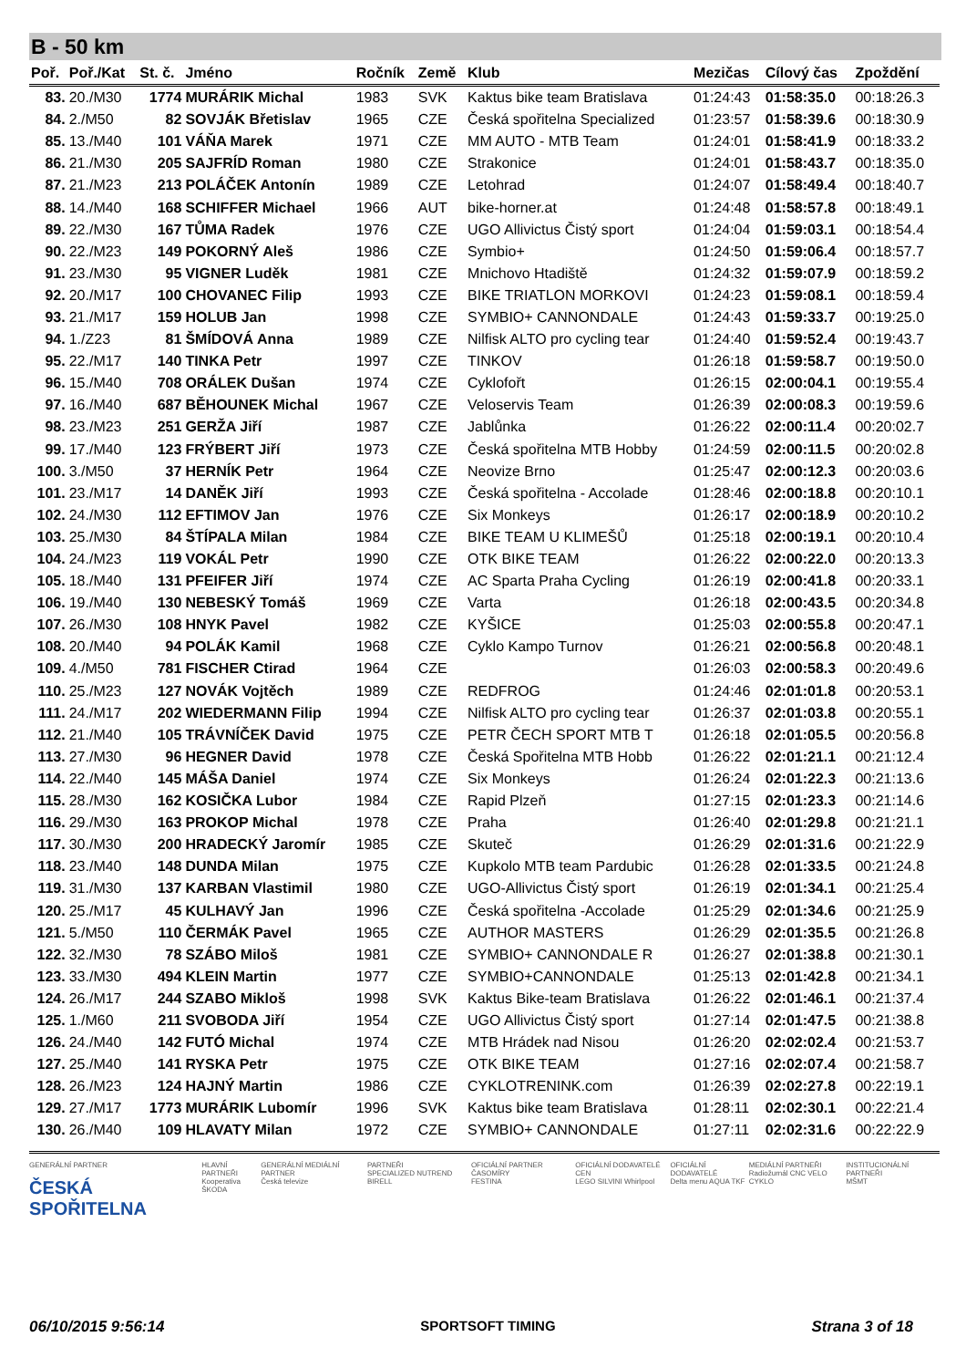B - 50 km
| Poř. | Poř./Kat | St. č. | Jméno | Ročník | Země | Klub | Mezičas | Cílový čas | Zpoždění |
| --- | --- | --- | --- | --- | --- | --- | --- | --- | --- |
| 83. | 20./M30 | 1774 | MURÁRIK Michal | 1983 | SVK | Kaktus bike team Bratislava | 01:24:43 | 01:58:35.0 | 00:18:26.3 |
| 84. | 2./M50 | 82 | SOVJÁK Břetislav | 1965 | CZE | Česká spořitelna Specialized | 01:23:57 | 01:58:39.6 | 00:18:30.9 |
| 85. | 13./M40 | 101 | VÁŇA Marek | 1971 | CZE | MM AUTO - MTB Team | 01:24:01 | 01:58:41.9 | 00:18:33.2 |
| 86. | 21./M30 | 205 | SAJFRÍD Roman | 1980 | CZE | Strakonice | 01:24:01 | 01:58:43.7 | 00:18:35.0 |
| 87. | 21./M23 | 213 | POLÁČEK Antonín | 1989 | CZE | Letohrad | 01:24:07 | 01:58:49.4 | 00:18:40.7 |
| 88. | 14./M40 | 168 | SCHIFFER Michael | 1966 | AUT | bike-horner.at | 01:24:48 | 01:58:57.8 | 00:18:49.1 |
| 89. | 22./M30 | 167 | TŮMA Radek | 1976 | CZE | UGO Allivictus Čistý sport | 01:24:04 | 01:59:03.1 | 00:18:54.4 |
| 90. | 22./M23 | 149 | POKORNÝ Aleš | 1986 | CZE | Symbio+ | 01:24:50 | 01:59:06.4 | 00:18:57.7 |
| 91. | 23./M30 | 95 | VIGNER Luděk | 1981 | CZE | Mnichovo Htadiště | 01:24:32 | 01:59:07.9 | 00:18:59.2 |
| 92. | 20./M17 | 100 | CHOVANEC Filip | 1993 | CZE | BIKE TRIATLON MORKOVI | 01:24:23 | 01:59:08.1 | 00:18:59.4 |
| 93. | 21./M17 | 159 | HOLUB Jan | 1998 | CZE | SYMBIO+ CANNONDALE | 01:24:43 | 01:59:33.7 | 00:19:25.0 |
| 94. | 1./Z23 | 81 | ŠMÍDOVÁ Anna | 1989 | CZE | Nilfisk ALTO pro cycling tear | 01:24:40 | 01:59:52.4 | 00:19:43.7 |
| 95. | 22./M17 | 140 | TINKA Petr | 1997 | CZE | TINKOV | 01:26:18 | 01:59:58.7 | 00:19:50.0 |
| 96. | 15./M40 | 708 | ORÁLEK Dušan | 1974 | CZE | Cyklofořt | 01:26:15 | 02:00:04.1 | 00:19:55.4 |
| 97. | 16./M40 | 687 | BĚHOUNEK Michal | 1967 | CZE | Veloservis Team | 01:26:39 | 02:00:08.3 | 00:19:59.6 |
| 98. | 23./M23 | 251 | GERŽA Jiří | 1987 | CZE | Jablůnka | 01:26:22 | 02:00:11.4 | 00:20:02.7 |
| 99. | 17./M40 | 123 | FRÝBERT Jiří | 1973 | CZE | Česká spořitelna MTB Hobby | 01:24:59 | 02:00:11.5 | 00:20:02.8 |
| 100. | 3./M50 | 37 | HERNÍK Petr | 1964 | CZE | Neovize Brno | 01:25:47 | 02:00:12.3 | 00:20:03.6 |
| 101. | 23./M17 | 14 | DANĚK Jiří | 1993 | CZE | Česká spořitelna - Accolade | 01:28:46 | 02:00:18.8 | 00:20:10.1 |
| 102. | 24./M30 | 112 | EFTIMOV Jan | 1976 | CZE | Six Monkeys | 01:26:17 | 02:00:18.9 | 00:20:10.2 |
| 103. | 25./M30 | 84 | ŠTÍPALA Milan | 1984 | CZE | BIKE TEAM U KLIMEŠŮ | 01:25:18 | 02:00:19.1 | 00:20:10.4 |
| 104. | 24./M23 | 119 | VOKÁL Petr | 1990 | CZE | OTK BIKE TEAM | 01:26:22 | 02:00:22.0 | 00:20:13.3 |
| 105. | 18./M40 | 131 | PFEIFER Jiří | 1974 | CZE | AC Sparta Praha Cycling | 01:26:19 | 02:00:41.8 | 00:20:33.1 |
| 106. | 19./M40 | 130 | NEBESKÝ Tomáš | 1969 | CZE | Varta | 01:26:18 | 02:00:43.5 | 00:20:34.8 |
| 107. | 26./M30 | 108 | HNYK Pavel | 1982 | CZE | KYŠICE | 01:25:03 | 02:00:55.8 | 00:20:47.1 |
| 108. | 20./M40 | 94 | POLÁK Kamil | 1968 | CZE | Cyklo Kampo Turnov | 01:26:21 | 02:00:56.8 | 00:20:48.1 |
| 109. | 4./M50 | 781 | FISCHER Ctirad | 1964 | CZE | | 01:26:03 | 02:00:58.3 | 00:20:49.6 |
| 110. | 25./M23 | 127 | NOVÁK Vojtěch | 1989 | CZE | REDFROG | 01:24:46 | 02:01:01.8 | 00:20:53.1 |
| 111. | 24./M17 | 202 | WIEDERMANN Filip | 1994 | CZE | Nilfisk ALTO pro cycling tear | 01:26:37 | 02:01:03.8 | 00:20:55.1 |
| 112. | 21./M40 | 105 | TRÁVNÍČEK David | 1975 | CZE | PETR ČECH SPORT MTB T | 01:26:18 | 02:01:05.5 | 00:20:56.8 |
| 113. | 27./M30 | 96 | HEGNER David | 1978 | CZE | Česká Spořitelna MTB Hobb | 01:26:22 | 02:01:21.1 | 00:21:12.4 |
| 114. | 22./M40 | 145 | MÁŠA Daniel | 1974 | CZE | Six Monkeys | 01:26:24 | 02:01:22.3 | 00:21:13.6 |
| 115. | 28./M30 | 162 | KOSIČKA Lubor | 1984 | CZE | Rapid Plzeň | 01:27:15 | 02:01:23.3 | 00:21:14.6 |
| 116. | 29./M30 | 163 | PROKOP Michal | 1978 | CZE | Praha | 01:26:40 | 02:01:29.8 | 00:21:21.1 |
| 117. | 30./M30 | 200 | HRADECKÝ Jaromír | 1985 | CZE | Skuteč | 01:26:29 | 02:01:31.6 | 00:21:22.9 |
| 118. | 23./M40 | 148 | DUNDA Milan | 1975 | CZE | Kupkolo MTB team Pardubic | 01:26:28 | 02:01:33.5 | 00:21:24.8 |
| 119. | 31./M30 | 137 | KARBAN Vlastimil | 1980 | CZE | UGO-Allivictus Čistý sport | 01:26:19 | 02:01:34.1 | 00:21:25.4 |
| 120. | 25./M17 | 45 | KULHAVÝ Jan | 1996 | CZE | Česká spořitelna -Accolade | 01:25:29 | 02:01:34.6 | 00:21:25.9 |
| 121. | 5./M50 | 110 | ČERMÁK Pavel | 1965 | CZE | AUTHOR MASTERS | 01:26:29 | 02:01:35.5 | 00:21:26.8 |
| 122. | 32./M30 | 78 | SZÁBO Miloš | 1981 | CZE | SYMBIO+ CANNONDALE R | 01:26:27 | 02:01:38.8 | 00:21:30.1 |
| 123. | 33./M30 | 494 | KLEIN Martin | 1977 | CZE | SYMBIO+CANNONDALE | 01:25:13 | 02:01:42.8 | 00:21:34.1 |
| 124. | 26./M17 | 244 | SZABO Mikloš | 1998 | SVK | Kaktus Bike-team Bratislava | 01:26:22 | 02:01:46.1 | 00:21:37.4 |
| 125. | 1./M60 | 211 | SVOBODA Jiří | 1954 | CZE | UGO Allivictus Čistý sport | 01:27:14 | 02:01:47.5 | 00:21:38.8 |
| 126. | 24./M40 | 142 | FUTÓ Michal | 1974 | CZE | MTB Hrádek nad Nisou | 01:26:20 | 02:02:02.4 | 00:21:53.7 |
| 127. | 25./M40 | 141 | RYSKA Petr | 1975 | CZE | OTK BIKE TEAM | 01:27:16 | 02:02:07.4 | 00:21:58.7 |
| 128. | 26./M23 | 124 | HAJNÝ Martin | 1986 | CZE | CYKLOTRENINK.com | 01:26:39 | 02:02:27.8 | 00:22:19.1 |
| 129. | 27./M17 | 1773 | MURÁRIK Lubomír | 1996 | SVK | Kaktus bike team Bratislava | 01:28:11 | 02:02:30.1 | 00:22:21.4 |
| 130. | 26./M40 | 109 | HLAVATY Milan | 1972 | CZE | SYMBIO+ CANNONDALE | 01:27:11 | 02:02:31.6 | 00:22:22.9 |
GENERÁLNÍ PARTNER
ČESKÁ SPOŘITELNA
HLAVNÍ PARTNEŘI
Kooperativa
ŠKODA
GENERÁLNÍ MEDIÁLNÍ PARTNER
Česká televize
PARTNEŘI
SPECIALIZED NUTREND BIRELL
OFICIÁLNÍ PARTNER ČASOMÍRY
FESTINA
OFICIÁLNÍ DODAVATELÉ CEN
LEGO SILVINI Whirlpool
OFICIÁLNÍ DODAVATELÉ
Delta menu AQUA TKF
MEDIÁLNÍ PARTNEŘI
Radiožurnál CNC VELO CYKLO
INSTITUCIONÁLNÍ PARTNEŘI
MŠMT
06/10/2015 9:56:14 SPORTSOFT TIMING Strana 3 of 18